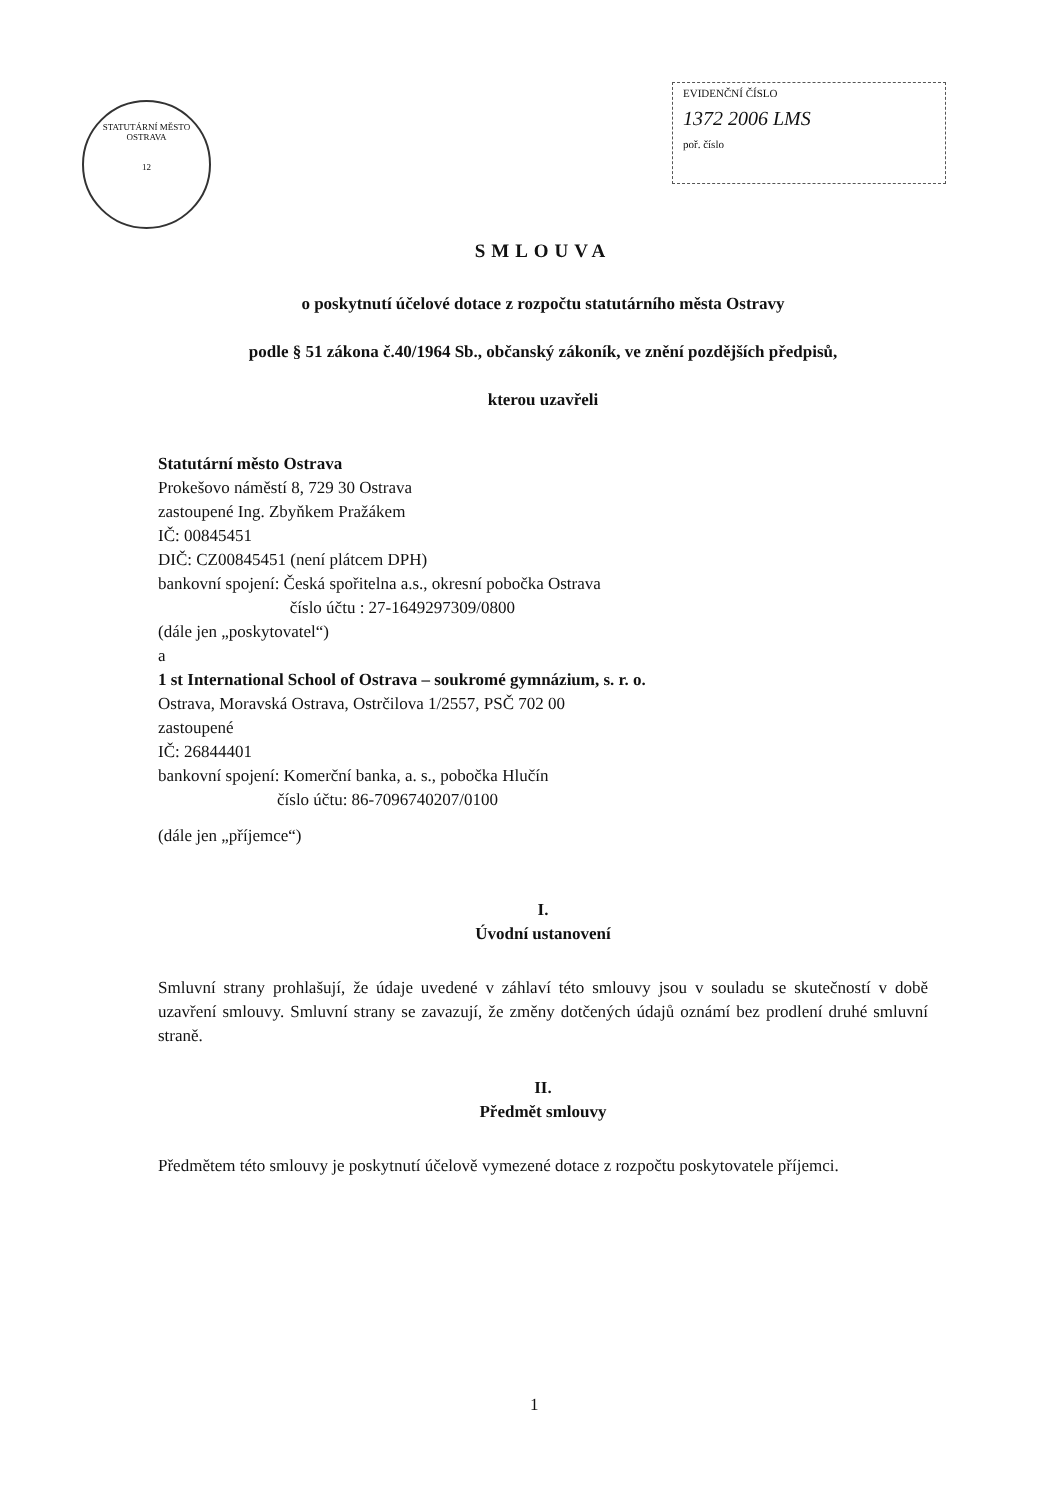STATUTÁRNÍ MĚSTO OSTRAVA
12
EVIDENČNÍ ČÍSLO
1372 2006 LMS
poř. číslo
SMLOUVA
o poskytnutí účelové dotace z rozpočtu statutárního města Ostravy
podle § 51 zákona č.40/1964 Sb., občanský zákoník, ve znění pozdějších předpisů,
kterou uzavřeli
Statutární město Ostrava
Prokešovo náměstí 8, 729 30 Ostrava
zastoupené Ing. Zbyňkem Pražákem
IČ: 00845451
DIČ: CZ00845451 (není plátcem DPH)
bankovní spojení: Česká spořitelna a.s., okresní pobočka Ostrava
číslo účtu : 27-1649297309/0800
(dále jen „poskytovatel“)
a
1 st International School of Ostrava – soukromé gymnázium, s. r. o.
Ostrava, Moravská Ostrava, Ostrčilova 1/2557, PSČ 702 00
zastoupené
IČ: 26844401
bankovní spojení: Komerční banka, a. s., pobočka Hlučín
číslo účtu: 86-7096740207/0100
(dále jen „příjemce“)
I.
Úvodní ustanovení
Smluvní strany prohlašují, že údaje uvedené v záhlaví této smlouvy jsou v souladu se skutečností v době uzavření smlouvy. Smluvní strany se zavazují, že změny dotčených údajů oznámí bez prodlení druhé smluvní straně.
II.
Předmět smlouvy
Předmětem této smlouvy je poskytnutí účelově vymezené dotace z rozpočtu poskytovatele příjemci.
1